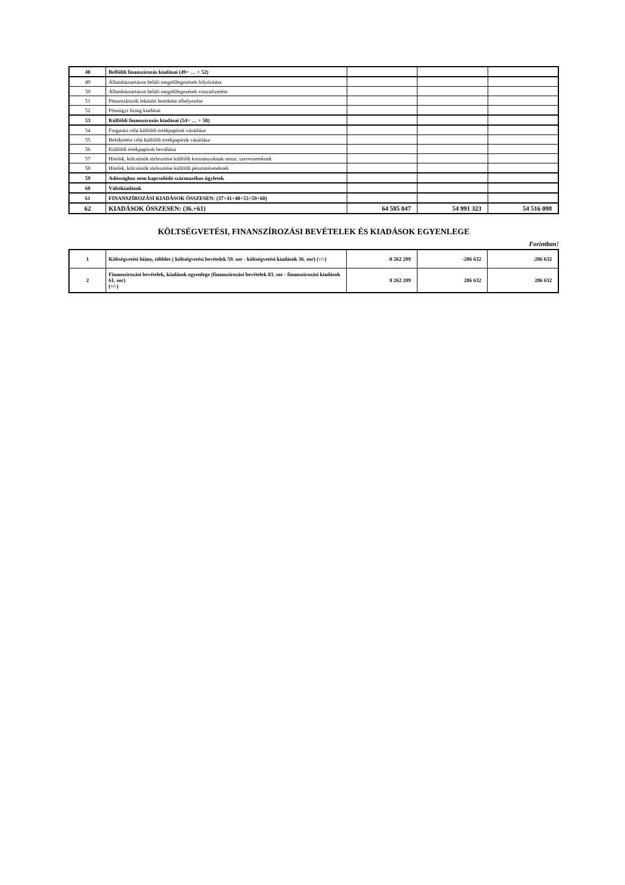| 48 | Belföldi finanszírozás kiadásai (49+ … + 52) | | | |
| 49 | Államháztartáson belüli megelőlegezések folyósítása | | | |
| 50 | Államháztartáson belüli megelőlegezések visszafizetése | | | |
| 51 | Pénzeszközök lekötött betétként elhelyezése | | | |
| 52 | Pénzügyi lízing kiadásai | | | |
| 53 | Külföldi finanszírozás kiadásai (54+ … + 58) | | | |
| 54 | Forgatási célú külföldi értékpapírok vásárlása | | | |
| 55 | Befektetési célú külföldi értékpapírok vásárlása | | | |
| 56 | Külföldi értékpapírok beváltása | | | |
| 57 | Hitelek, kölcsönök törlesztése külföldi kormányoknak nemz. szervezeteknek | | | |
| 58 | Hitelek, kölcsönök törlesztése külföldi pénzintézeteknek | | | |
| 59 | Adóssághoz nem kapcsolódó származékos ügyletek | | | |
| 60 | Váltókiadások | | | |
| 61 | FINANSZÍROZÁSI KIADÁSOK ÖSSZESEN: (37+41+48+53+59+60) | | | |
| 62 | KIADÁSOK ÖSSZESEN: (36.+61) | 64 585 047 | 54 991 323 | 54 516 098 |
KÖLTSÉGVETÉSI, FINANSZÍROZÁSI BEVÉTELEK ÉS KIADÁSOK EGYENLEGE
Forintban!
| 1 | Költségvetési hiány, többlet ( költségvetési bevételek 59. sor - költségvetési kiadások 36. sor) (+/-) | -8 262 209 | -286 632 | -286 632 |
| 2 | Finanszírozási bevételek, kiadások egyenlege (finanszírozási bevételek 83. sor - finanszírozási kiadások 61. sor) (+/-) | 8 262 209 | 286 632 | 286 632 |